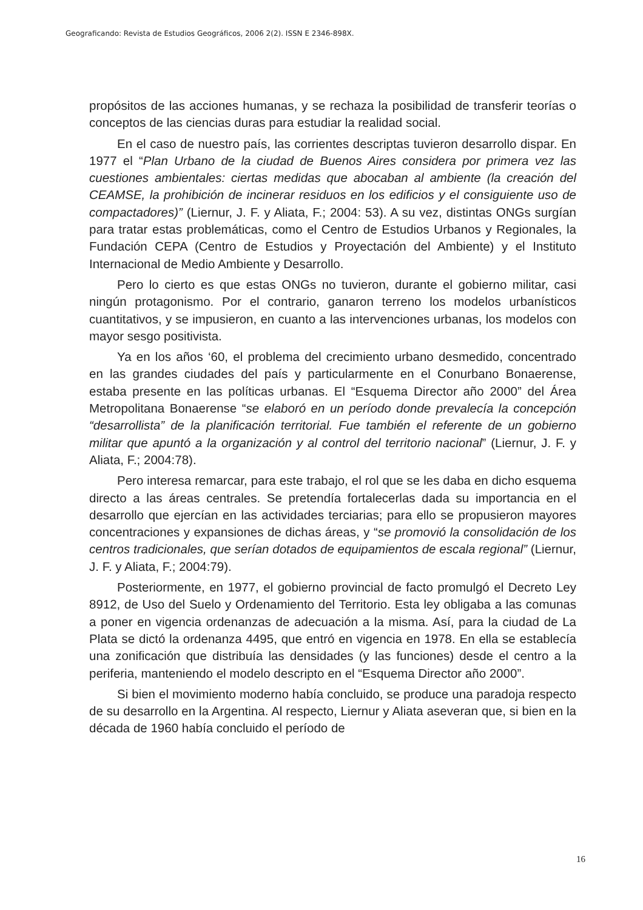Geograficando: Revista de Estudios Geográficos, 2006 2(2). ISSN E 2346-898X.
propósitos de las acciones humanas, y se rechaza la posibilidad de transferir teorías o conceptos de las ciencias duras para estudiar la realidad social.
En el caso de nuestro país, las corrientes descriptas tuvieron desarrollo dispar. En 1977 el “Plan Urbano de la ciudad de Buenos Aires considera por primera vez las cuestiones ambientales: ciertas medidas que abocaban al ambiente (la creación del CEAMSE, la prohibición de incinerar residuos en los edificios y el consiguiente uso de compactadores)” (Liernur, J. F. y Aliata, F.; 2004: 53). A su vez, distintas ONGs surgían para tratar estas problemáticas, como el Centro de Estudios Urbanos y Regionales, la Fundación CEPA (Centro de Estudios y Proyectación del Ambiente) y el Instituto Internacional de Medio Ambiente y Desarrollo.
Pero lo cierto es que estas ONGs no tuvieron, durante el gobierno militar, casi ningún protagonismo. Por el contrario, ganaron terreno los modelos urbanísticos cuantitativos, y se impusieron, en cuanto a las intervenciones urbanas, los modelos con mayor sesgo positivista.
Ya en los años ‘60, el problema del crecimiento urbano desmedido, concentrado en las grandes ciudades del país y particularmente en el Conurbano Bonaerense, estaba presente en las políticas urbanas. El “Esquema Director año 2000” del Área Metropolitana Bonaerense “se elaboró en un período donde prevalecía la concepción “desarrollista” de la planificación territorial. Fue también el referente de un gobierno militar que apuntó a la organización y al control del territorio nacional” (Liernur, J. F. y Aliata, F.; 2004:78).
Pero interesa remarcar, para este trabajo, el rol que se les daba en dicho esquema directo a las áreas centrales. Se pretendía fortalecerlas dada su importancia en el desarrollo que ejercían en las actividades terciarias; para ello se propusieron mayores concentraciones y expansiones de dichas áreas, y “se promovió la consolidación de los centros tradicionales, que serían dotados de equipamientos de escala regional” (Liernur, J. F. y Aliata, F.; 2004:79).
Posteriormente, en 1977, el gobierno provincial de facto promulgó el Decreto Ley 8912, de Uso del Suelo y Ordenamiento del Territorio. Esta ley obligaba a las comunas a poner en vigencia ordenanzas de adecuación a la misma. Así, para la ciudad de La Plata se dictó la ordenanza 4495, que entró en vigencia en 1978. En ella se establecía una zonificación que distribuía las densidades (y las funciones) desde el centro a la periferia, manteniendo el modelo descripto en el “Esquema Director año 2000”.
Si bien el movimiento moderno había concluido, se produce una paradoja respecto de su desarrollo en la Argentina. Al respecto, Liernur y Aliata aseveran que, si bien en la década de 1960 había concluido el período de
16